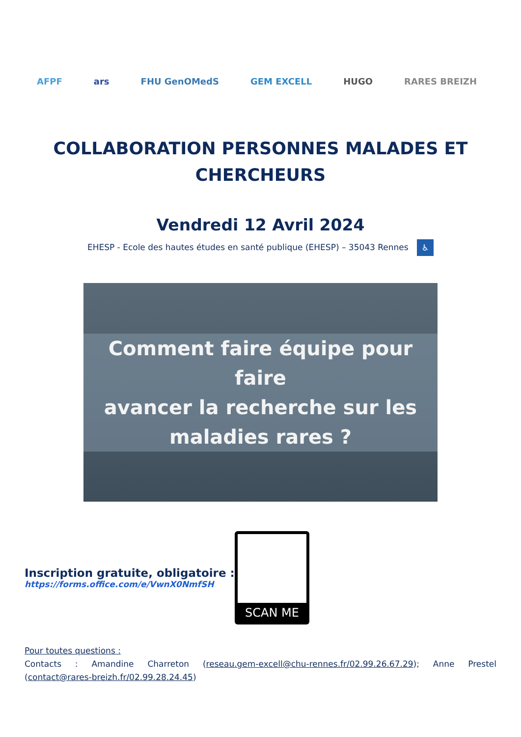AFPF ars FHU GenOMedS GEM EXCELL HUGO RARES BREIZH
COLLABORATION PERSONNES MALADES ET
CHERCHEURS
Vendredi 12 Avril 2024
EHESP - Ecole des hautes études en santé publique (EHESP) – 35043 Rennes ♿
Comment faire équipe pour faire
avancer la recherche sur les
maladies rares ?
Inscription gratuite, obligatoire :
https://forms.office.com/e/VwnX0NmfSH
SCAN ME
Pour toutes questions :
Contacts : Amandine Charreton (reseau.gem-excell@chu-rennes.fr/02.99.26.67.29); Anne Prestel (contact@rares-breizh.fr/02.99.28.24.45)